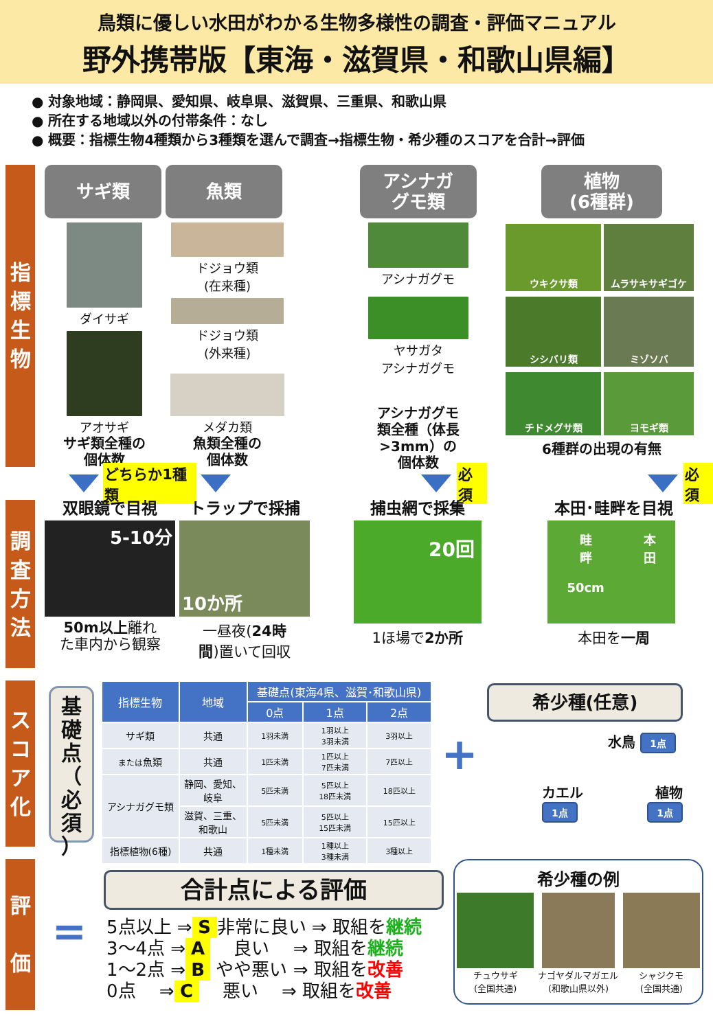鳥類に優しい水田がわかる生物多様性の調査・評価マニュアル
野外携帯版【東海・滋賀県・和歌山県編】
● 対象地域：静岡県、愛知県、岐阜県、滋賀県、三重県、和歌山県
● 所在する地域以外の付帯条件：なし
● 概要：指標生物4種類から3種類を選んで調査→指標生物・希少種のスコアを合計→評価
指
標
生
物
サギ類
ダイサギ
アオサギ
サギ類全種の
個体数
魚類
ドジョウ類
(在来種)
ドジョウ類
(外来種)
メダカ類
魚類全種の
個体数
アシナガ
グモ類
アシナガグモ
ヤサガタ
アシナガグモ
アシナガグモ
類全種（体長
>3mm）の
個体数
植物
(6種群)
ウキクサ類
ムラサキサギゴケ
シシバリ類
ミゾソバ
チドメグサ類
ヨモギ類
6種群の出現の有無
どちらか1種類 必須 必須
調
査
方
法
双眼鏡で目視
5-10分
50m以上離れ
た車内から観察
トラップで採捕
10か所
一昼夜(24時
間)置いて回収
捕虫網で採集
20回
1ほ場で2か所
本田･畦畔を目視
畦
畔
50cm 本
田
本田を一周
ス
コ
ア
化
基
礎
点
（
必
須
）
| 指標生物 | 地域 | 基礎点(東海4県、滋賀･和歌山県) | | |
| --- | --- | --- | --- | --- |
| | | 0点 | 1点 | 2点 |
| サギ類 | 共通 | 1羽未満 | 1羽以上 3羽未満 | 3羽以上 |
| または 魚類 | 共通 | 1匹未満 | 1匹以上 7匹未満 | 7匹以上 |
| アシナガグモ類 | 静岡、愛知、 岐阜 | 5匹未満 | 5匹以上 18匹未満 | 18匹以上 |
| | 滋賀、三重、 和歌山 | 5匹未満 | 5匹以上 15匹未満 | 15匹以上 |
| 指標植物(6種) | 共通 | 1種未満 | 1種以上 3種未満 | 3種以上 |
+
希少種(任意)
水鳥 1点
カエル
1点 植物
1点
評
価
=
合計点による評価
5点以上 ⇒ S 非常に良い ⇒ 取組を継続
3～4点 ⇒ A　 良い　 ⇒ 取組を継続
1～2点 ⇒ B やや悪い ⇒ 取組を改善
0点　 ⇒ C　 悪い　 ⇒ 取組を改善
希少種の例
チュウサギ
(全国共通)
ナゴヤダルマガエル
(和歌山県以外)
シャジクモ
(全国共通)